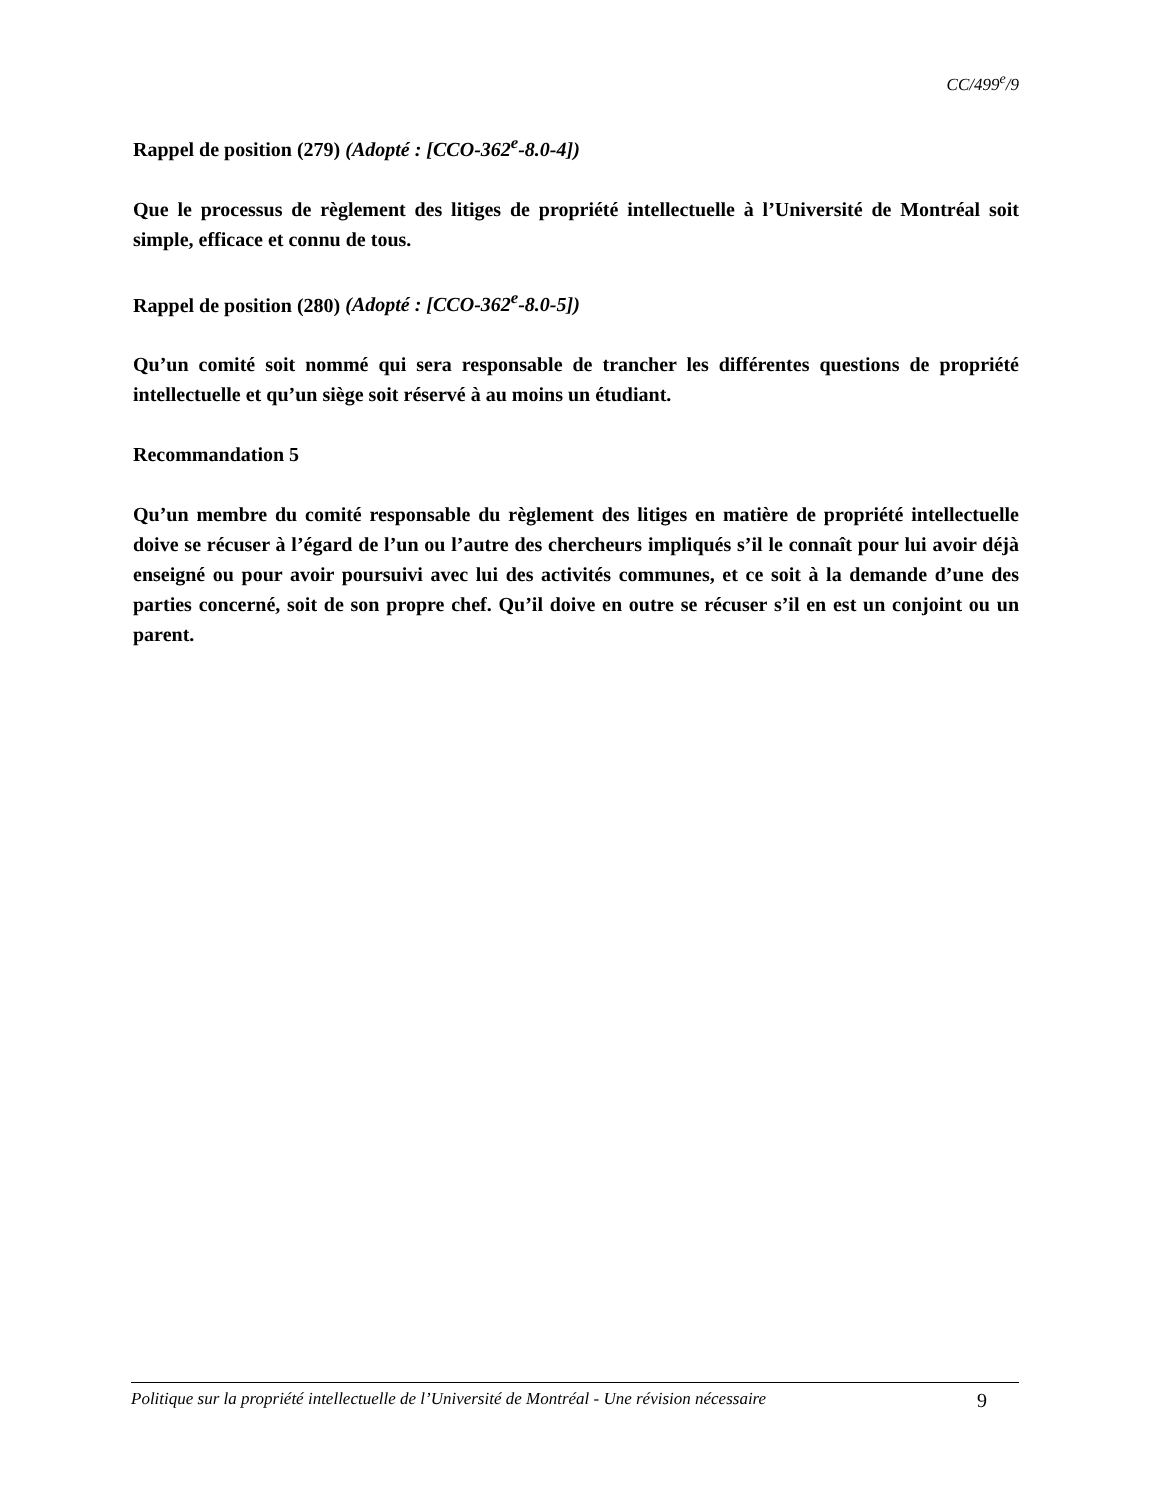CC/499<sup>e</sup>/9
Rappel de position (279) (Adopté : [CCO-362<sup>e</sup>-8.0-4])
Que le processus de règlement des litiges de propriété intellectuelle à l’Université de Montréal soit simple, efficace et connu de tous.
Rappel de position (280) (Adopté : [CCO-362<sup>e</sup>-8.0-5])
Qu’un comité soit nommé qui sera responsable de trancher les différentes questions de propriété intellectuelle et qu’un siège soit réservé à au moins un étudiant.
Recommandation 5
Qu’un membre du comité responsable du règlement des litiges en matière de propriété intellectuelle doive se récuser à l’égard de l’un ou l’autre des chercheurs impliqués s’il le connaît pour lui avoir déjà enseigné ou pour avoir poursuivi avec lui des activités communes, et ce soit à la demande d’une des parties concerné, soit de son propre chef. Qu’il doive en outre se récuser s’il en est un conjoint ou un parent.
Politique sur la propriété intellectuelle de l’Université de Montréal - Une révision nécessaire 9